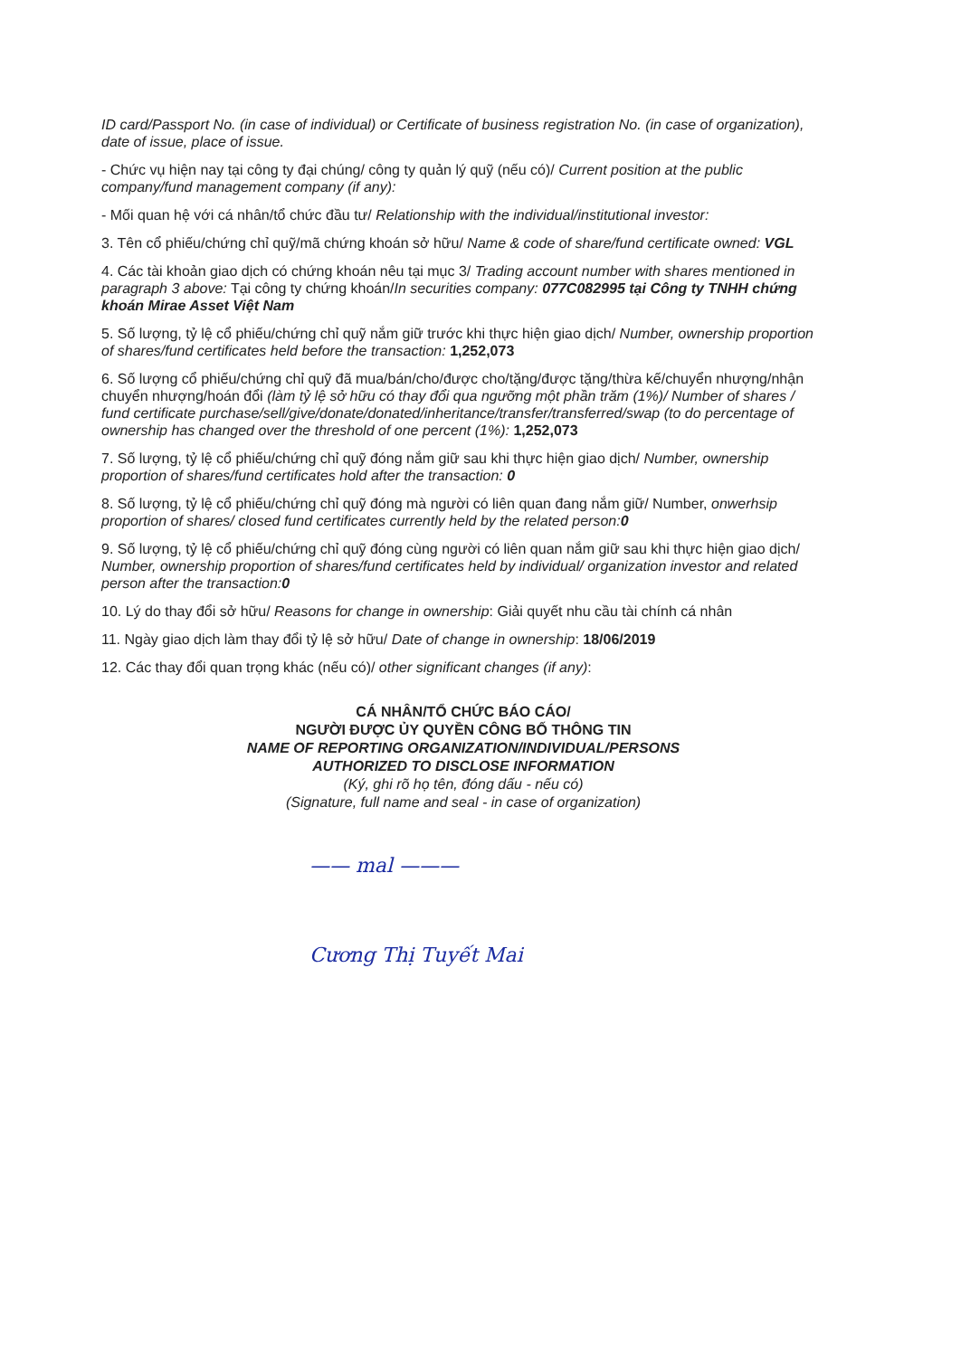ID card/Passport No. (in case of individual) or Certificate of business registration No. (in case of organization), date of issue, place of issue.
- Chức vụ hiện nay tại công ty đại chúng/ công ty quản lý quỹ (nếu có)/ Current position at the public company/fund management company (if any):
- Mối quan hệ với cá nhân/tổ chức đầu tư/ Relationship with the individual/institutional investor:
3. Tên cổ phiếu/chứng chỉ quỹ/mã chứng khoán sở hữu/ Name & code of share/fund certificate owned: VGL
4. Các tài khoản giao dịch có chứng khoán nêu tại mục 3/ Trading account number with shares mentioned in paragraph 3 above: Tại công ty chứng khoán/In securities company: 077C082995 tại Công ty TNHH chứng khoán Mirae Asset Việt Nam
5. Số lượng, tỷ lệ cổ phiếu/chứng chỉ quỹ nắm giữ trước khi thực hiện giao dịch/ Number, ownership proportion of shares/fund certificates held before the transaction: 1,252,073
6. Số lượng cổ phiếu/chứng chỉ quỹ đã mua/bán/cho/được cho/tặng/được tặng/thừa kế/chuyển nhượng/nhận chuyển nhượng/hoán đổi (làm tỷ lệ sở hữu có thay đổi qua ngưỡng một phần trăm (1%)/ Number of shares / fund certificate purchase/sell/give/donate/donated/inheritance/transfer/transferred/swap (to do percentage of ownership has changed over the threshold of one percent (1%): 1,252,073
7. Số lượng, tỷ lệ cổ phiếu/chứng chỉ quỹ đóng nắm giữ sau khi thực hiện giao dịch/ Number, ownership proportion of shares/fund certificates hold after the transaction: 0
8. Số lượng, tỷ lệ cổ phiếu/chứng chỉ quỹ đóng mà người có liên quan đang nắm giữ/ Number, onwerhsip proportion of shares/ closed fund certificates currently held by the related person: 0
9. Số lượng, tỷ lệ cổ phiếu/chứng chỉ quỹ đóng cùng người có liên quan nắm giữ sau khi thực hiện giao dịch/ Number, ownership proportion of shares/fund certificates held by individual/ organization investor and related person after the transaction: 0
10. Lý do thay đổi sở hữu/ Reasons for change in ownership: Giải quyết nhu cầu tài chính cá nhân
11. Ngày giao dịch làm thay đổi tỷ lệ sở hữu/ Date of change in ownership: 18/06/2019
12. Các thay đổi quan trọng khác (nếu có)/ other significant changes (if any):
CÁ NHÂN/TỔ CHỨC BÁO CÁO/
NGƯỜI ĐƯỢC ỦY QUYỀN CÔNG BỐ THÔNG TIN
NAME OF REPORTING ORGANIZATION/INDIVIDUAL/PERSONS
AUTHORIZED TO DISCLOSE INFORMATION
(Ký, ghi rõ họ tên, đóng dấu - nếu có)
(Signature, full name and seal - in case of organization)
—— mal ———
Cương Thị Tuyết Mai